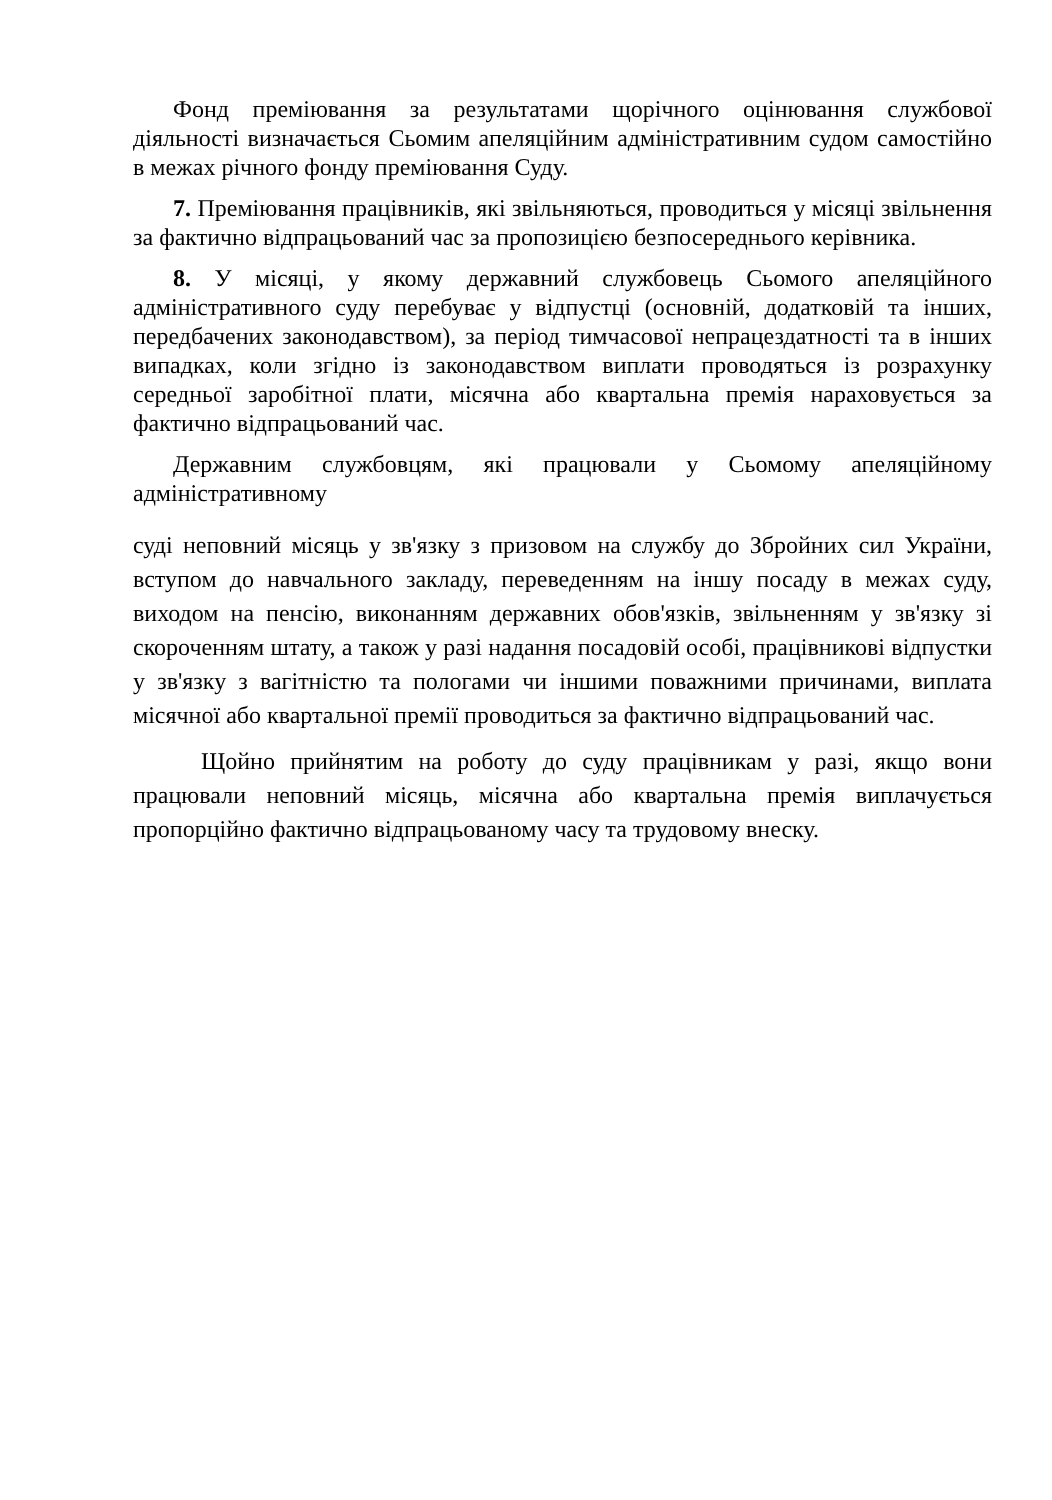Фонд преміювання за результатами щорічного оцінювання службової діяльності визначається Сьомим апеляційним адміністративним судом самостійно в межах річного фонду преміювання Суду.
7. Преміювання працівників, які звільняються, проводиться у місяці звільнення за фактично відпрацьований час за пропозицією безпосереднього керівника.
8. У місяці, у якому державний службовець Сьомого апеляційного адміністративного суду перебуває у відпустці (основній, додатковій та інших, передбачених законодавством), за період тимчасової непрацездатності та в інших випадках, коли згідно із законодавством виплати проводяться із розрахунку середньої заробітної плати, місячна або квартальна премія нараховується за фактично відпрацьований час.
Державним службовцям, які працювали у Сьомому апеляційному адміністративному
суді неповний місяць у зв'язку з призовом на службу до Збройних сил України, вступом до навчального закладу, переведенням на іншу посаду в межах суду, виходом на пенсію, виконанням державних обов'язків, звільненням у зв'язку зі скороченням штату, а також у разі надання посадовій особі, працівникові відпустки у зв'язку з вагітністю та пологами чи іншими поважними причинами, виплата місячної або квартальної премії проводиться за фактично відпрацьований час.
Щойно прийнятим на роботу до суду працівникам у разі, якщо вони працювали неповний місяць, місячна або квартальна премія виплачується пропорційно фактично відпрацьованому часу та трудовому внеску.